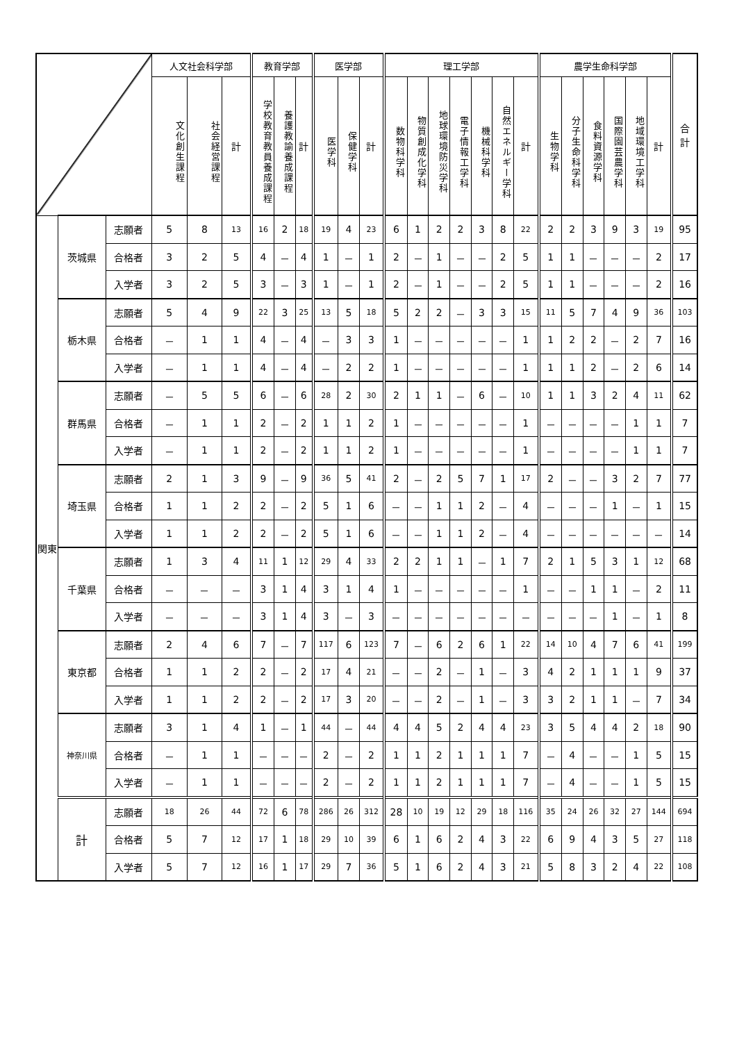| | | | 人文社会科学部 | | | 教育学部 | | | 医学部 | | | 理工学部 | | | | | | | 農学生命科学部 | | | | | | 合 計 |
| --- | --- | --- | --- | --- | --- | --- | --- | --- | --- | --- | --- | --- | --- | --- | --- | --- | --- | --- | --- | --- | --- | --- | --- | --- | --- |
| | | | 文化創生課程 | 社会経営課程 | 計 | 学校教育教員養成課程 | 養護教諭養成課程 | 計 | 医学科 | 保健学科 | 計 | 数物科学科 | 物質創成化学科 | 地球環境防災学科 | 電子情報工学科 | 機械科学科 | 自然エネルギー学科 | 計 | 生物学科 | 分子生命科学科 | 食料資源学科 | 国際園芸農学科 | 地域環境工学科 | 計 | |
| 関東 | 茨城県 | 志願者 | 5 | 8 | 13 | 16 | 2 | 18 | 19 | 4 | 23 | 6 | 1 | 2 | 2 | 3 | 8 | 22 | 2 | 2 | 3 | 9 | 3 | 19 | 95 |
| | | 合格者 | 3 | 2 | 5 | 4 | － | 4 | 1 | － | 1 | 2 | － | 1 | － | － | 2 | 5 | 1 | 1 | － | － | － | 2 | 17 |
| | | 入学者 | 3 | 2 | 5 | 3 | － | 3 | 1 | － | 1 | 2 | － | 1 | － | － | 2 | 5 | 1 | 1 | － | － | － | 2 | 16 |
| | 栃木県 | 志願者 | 5 | 4 | 9 | 22 | 3 | 25 | 13 | 5 | 18 | 5 | 2 | 2 | － | 3 | 3 | 15 | 11 | 5 | 7 | 4 | 9 | 36 | 103 |
| | | 合格者 | － | 1 | 1 | 4 | － | 4 | － | 3 | 3 | 1 | － | － | － | － | － | 1 | 1 | 2 | 2 | － | 2 | 7 | 16 |
| | | 入学者 | － | 1 | 1 | 4 | － | 4 | － | 2 | 2 | 1 | － | － | － | － | － | 1 | 1 | 1 | 2 | － | 2 | 6 | 14 |
| | 群馬県 | 志願者 | － | 5 | 5 | 6 | － | 6 | 28 | 2 | 30 | 2 | 1 | 1 | － | 6 | － | 10 | 1 | 1 | 3 | 2 | 4 | 11 | 62 |
| | | 合格者 | － | 1 | 1 | 2 | － | 2 | 1 | 1 | 2 | 1 | － | － | － | － | － | 1 | － | － | － | － | 1 | 1 | 7 |
| | | 入学者 | － | 1 | 1 | 2 | － | 2 | 1 | 1 | 2 | 1 | － | － | － | － | － | 1 | － | － | － | － | 1 | 1 | 7 |
| | 埼玉県 | 志願者 | 2 | 1 | 3 | 9 | － | 9 | 36 | 5 | 41 | 2 | － | 2 | 5 | 7 | 1 | 17 | 2 | － | － | 3 | 2 | 7 | 77 |
| | | 合格者 | 1 | 1 | 2 | 2 | － | 2 | 5 | 1 | 6 | － | － | 1 | 1 | 2 | － | 4 | － | － | － | 1 | － | 1 | 15 |
| | | 入学者 | 1 | 1 | 2 | 2 | － | 2 | 5 | 1 | 6 | － | － | 1 | 1 | 2 | － | 4 | － | － | － | － | － | － | 14 |
| | 千葉県 | 志願者 | 1 | 3 | 4 | 11 | 1 | 12 | 29 | 4 | 33 | 2 | 2 | 1 | 1 | － | 1 | 7 | 2 | 1 | 5 | 3 | 1 | 12 | 68 |
| | | 合格者 | － | － | － | 3 | 1 | 4 | 3 | 1 | 4 | 1 | － | － | － | － | － | 1 | － | － | 1 | 1 | － | 2 | 11 |
| | | 入学者 | － | － | － | 3 | 1 | 4 | 3 | － | 3 | － | － | － | － | － | － | － | － | － | － | 1 | － | 1 | 8 |
| | 東京都 | 志願者 | 2 | 4 | 6 | 7 | － | 7 | 117 | 6 | 123 | 7 | － | 6 | 2 | 6 | 1 | 22 | 14 | 10 | 4 | 7 | 6 | 41 | 199 |
| | | 合格者 | 1 | 1 | 2 | 2 | － | 2 | 17 | 4 | 21 | － | － | 2 | － | 1 | － | 3 | 4 | 2 | 1 | 1 | 1 | 9 | 37 |
| | | 入学者 | 1 | 1 | 2 | 2 | － | 2 | 17 | 3 | 20 | － | － | 2 | － | 1 | － | 3 | 3 | 2 | 1 | 1 | － | 7 | 34 |
| | 神奈川県 | 志願者 | 3 | 1 | 4 | 1 | － | 1 | 44 | － | 44 | 4 | 4 | 5 | 2 | 4 | 4 | 23 | 3 | 5 | 4 | 4 | 2 | 18 | 90 |
| | | 合格者 | － | 1 | 1 | － | － | － | 2 | － | 2 | 1 | 1 | 2 | 1 | 1 | 1 | 7 | － | 4 | － | － | 1 | 5 | 15 |
| | | 入学者 | － | 1 | 1 | － | － | － | 2 | － | 2 | 1 | 1 | 2 | 1 | 1 | 1 | 7 | － | 4 | － | － | 1 | 5 | 15 |
| | 計 | 志願者 | 18 | 26 | 44 | 72 | 6 | 78 | 286 | 26 | 312 | 28 | 10 | 19 | 12 | 29 | 18 | 116 | 35 | 24 | 26 | 32 | 27 | 144 | 694 |
| | | 合格者 | 5 | 7 | 12 | 17 | 1 | 18 | 29 | 10 | 39 | 6 | 1 | 6 | 2 | 4 | 3 | 22 | 6 | 9 | 4 | 3 | 5 | 27 | 118 |
| | | 入学者 | 5 | 7 | 12 | 16 | 1 | 17 | 29 | 7 | 36 | 5 | 1 | 6 | 2 | 4 | 3 | 21 | 5 | 8 | 3 | 2 | 4 | 22 | 108 |